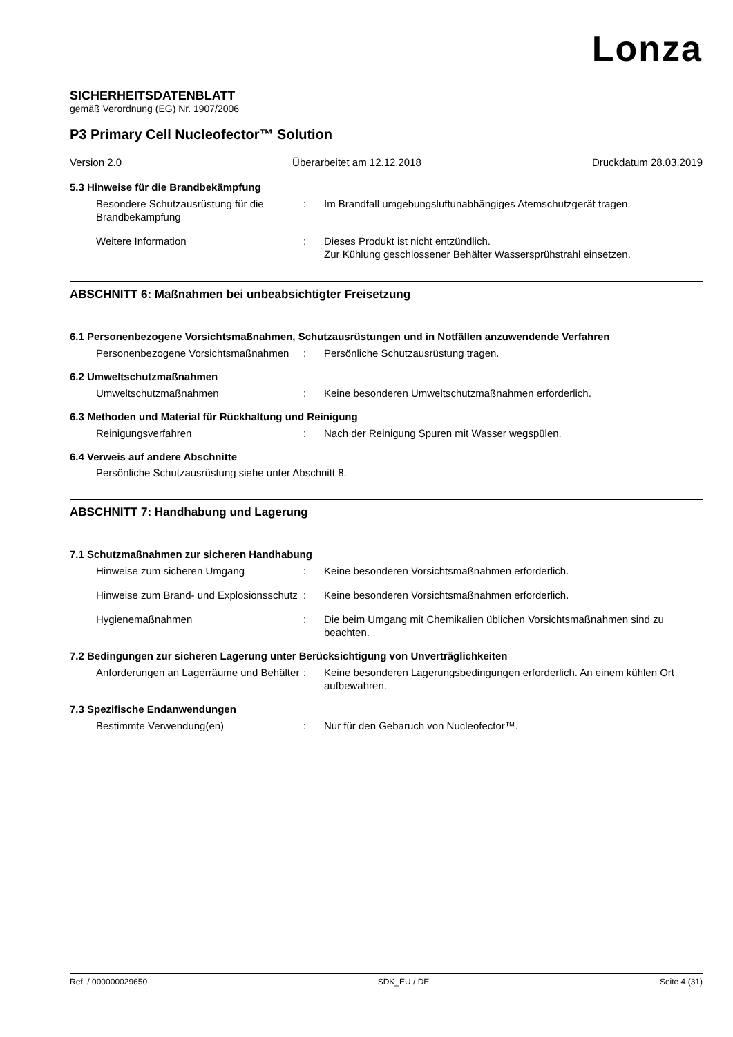Lonza
SICHERHEITSDATENBLATT
gemäß Verordnung (EG) Nr. 1907/2006
P3 Primary Cell Nucleofector™ Solution
Version 2.0 Überarbeitet am 12.12.2018 Druckdatum 28.03.2019
5.3 Hinweise für die Brandbekämpfung
Besondere Schutzausrüstung für die Brandbekämpfung
: Im Brandfall umgebungsluftunabhängiges Atemschutzgerät tragen.
Weitere Information : Dieses Produkt ist nicht entzündlich.
Zur Kühlung geschlossener Behälter Wassersprühstrahl einsetzen.
ABSCHNITT 6: Maßnahmen bei unbeabsichtigter Freisetzung
6.1 Personenbezogene Vorsichtsmaßnahmen, Schutzausrüstungen und in Notfällen anzuwendende Verfahren
Personenbezogene Vorsichtsmaßnahmen
: Persönliche Schutzausrüstung tragen.
6.2 Umweltschutzmaßnahmen
Umweltschutzmaßnahmen : Keine besonderen Umweltschutzmaßnahmen erforderlich.
6.3 Methoden und Material für Rückhaltung und Reinigung
Reinigungsverfahren : Nach der Reinigung Spuren mit Wasser wegspülen.
6.4 Verweis auf andere Abschnitte
Persönliche Schutzausrüstung siehe unter Abschnitt 8.
ABSCHNITT 7: Handhabung und Lagerung
7.1 Schutzmaßnahmen zur sicheren Handhabung
Hinweise zum sicheren Umgang : Keine besonderen Vorsichtsmaßnahmen erforderlich.
Hinweise zum Brand- und Explosionsschutz
: Keine besonderen Vorsichtsmaßnahmen erforderlich.
Hygienemaßnahmen : Die beim Umgang mit Chemikalien üblichen Vorsichtsmaßnahmen sind zu beachten.
7.2 Bedingungen zur sicheren Lagerung unter Berücksichtigung von Unverträglichkeiten
Anforderungen an Lagerräume und Behälter
: Keine besonderen Lagerungsbedingungen erforderlich. An einem kühlen Ort aufbewahren.
7.3 Spezifische Endanwendungen
Bestimmte Verwendung(en) : Nur für den Gebaruch von Nucleofector™.
Ref. / 000000029650 SDK_EU / DE Seite 4 (31)